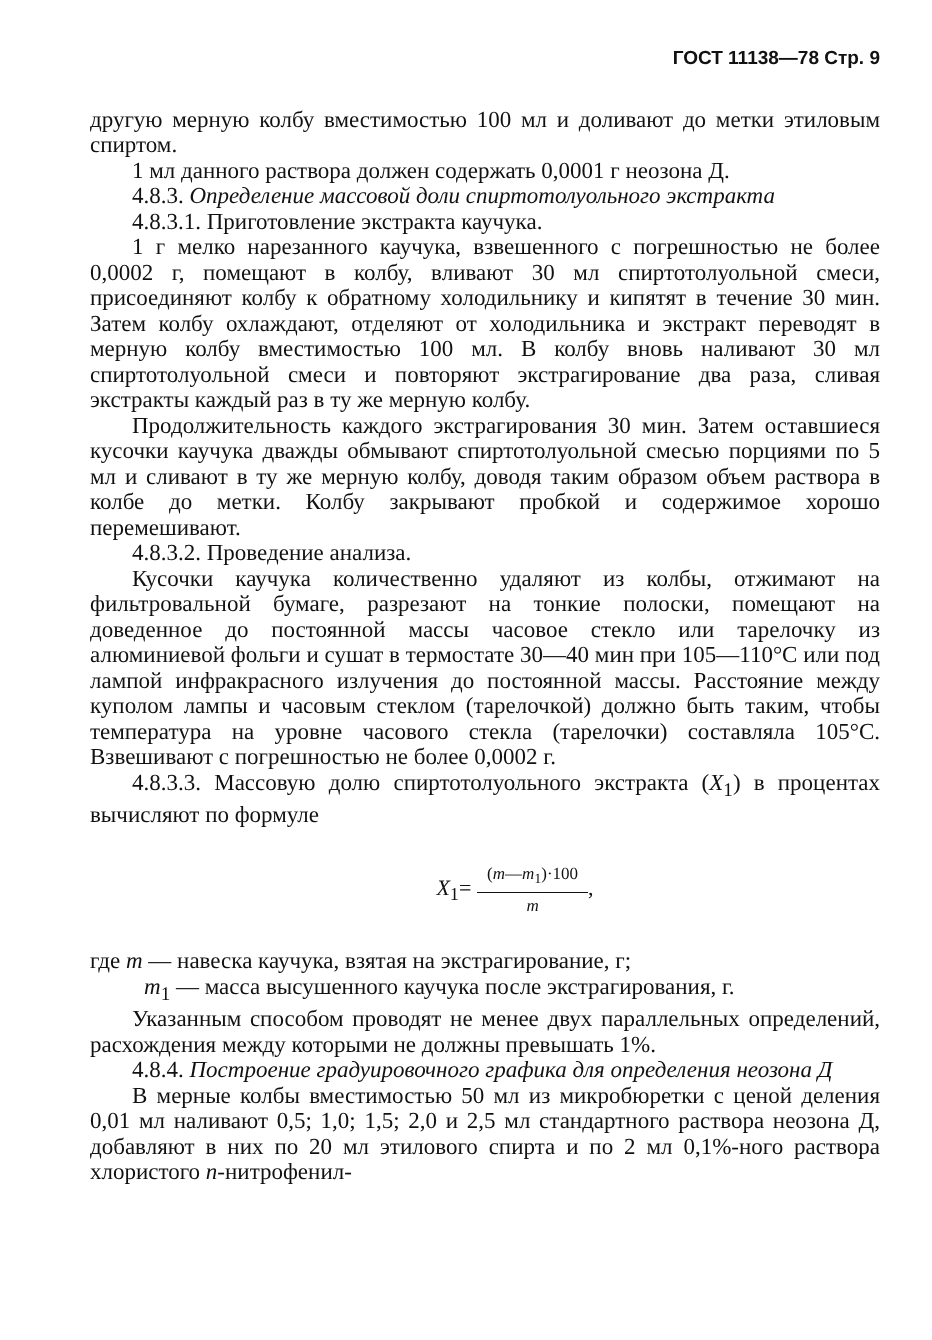ГОСТ 11138—78 Стр. 9
другую мерную колбу вместимостью 100 мл и доливают до метки этиловым спиртом.
1 мл данного раствора должен содержать 0,0001 г неозона Д.
4.8.3. Определение массовой доли спиртотолуольного экстракта
4.8.3.1. Приготовление экстракта каучука.
1 г мелко нарезанного каучука, взвешенного с погрешностью не более 0,0002 г, помещают в колбу, вливают 30 мл спиртотолуольной смеси, присоединяют колбу к обратному холодильнику и кипятят в течение 30 мин. Затем колбу охлаждают, отделяют от холодильника и экстракт переводят в мерную колбу вместимостью 100 мл. В колбу вновь наливают 30 мл спиртотолуольной смеси и повторяют экстрагирование два раза, сливая экстракты каждый раз в ту же мерную колбу.
Продолжительность каждого экстрагирования 30 мин. Затем оставшиеся кусочки каучука дважды обмывают спиртотолуольной смесью порциями по 5 мл и сливают в ту же мерную колбу, доводя таким образом объем раствора в колбе до метки. Колбу закрывают пробкой и содержимое хорошо перемешивают.
4.8.3.2. Проведение анализа.
Кусочки каучука количественно удаляют из колбы, отжимают на фильтровальной бумаге, разрезают на тонкие полоски, помещают на доведенное до постоянной массы часовое стекло или тарелочку из алюминиевой фольги и сушат в термостате 30—40 мин при 105—110°С или под лампой инфракрасного излучения до постоянной массы. Расстояние между куполом лампы и часовым стеклом (тарелочкой) должно быть таким, чтобы температура на уровне часового стекла (тарелочки) составляла 105°С. Взвешивают с погрешностью не более 0,0002 г.
4.8.3.3. Массовую долю спиртотолуольного экстракта (X<sub>1</sub>) в процентах вычисляют по формуле
X<sub>1</sub>= (m—m<sub>1</sub>)·100 m,
где m — навеска каучука, взятая на экстрагирование, г;
m<sub>1</sub> — масса высушенного каучука после экстрагирования, г.
Указанным способом проводят не менее двух параллельных определений, расхождения между которыми не должны превышать 1%.
4.8.4. Построение градуировочного графика для определения неозона Д
В мерные колбы вместимостью 50 мл из микробюретки с ценой деления 0,01 мл наливают 0,5; 1,0; 1,5; 2,0 и 2,5 мл стандартного раствора неозона Д, добавляют в них по 20 мл этилового спирта и по 2 мл 0,1%-ного раствора хлористого n-нитрофенил-